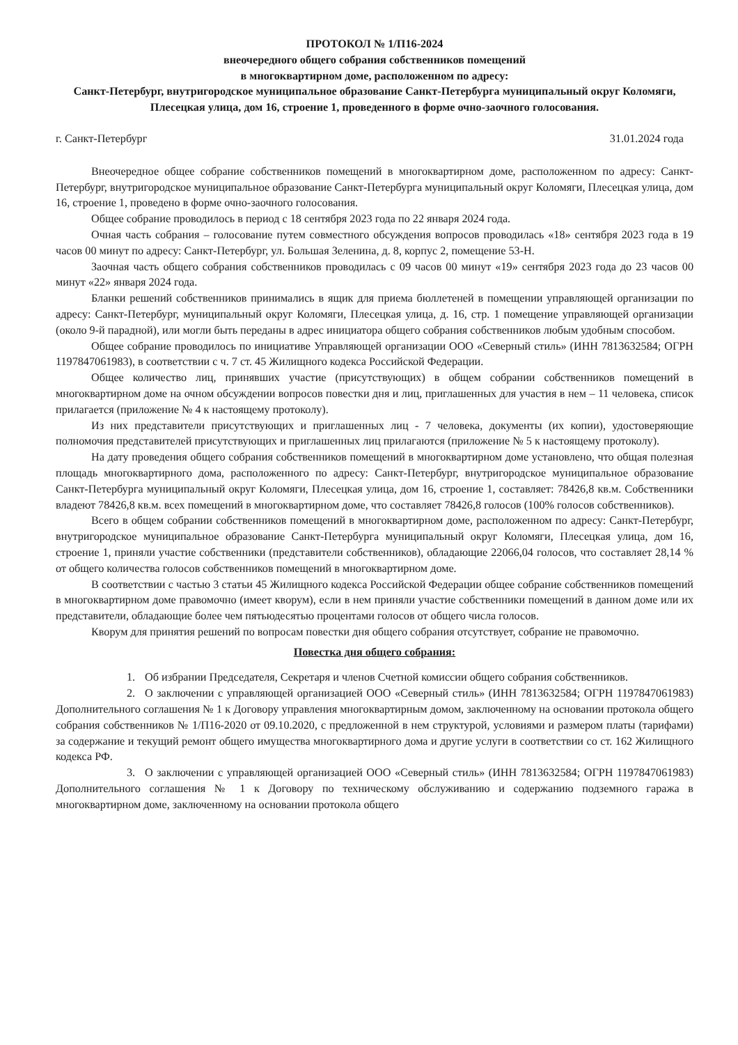ПРОТОКОЛ № 1/П16-2024
внеочередного общего собрания собственников помещений
в многоквартирном доме, расположенном по адресу:
Санкт-Петербург, внутригородское муниципальное образование Санкт-Петербурга муниципальный округ Коломяги, Плесецкая улица, дом 16, строение 1, проведенного в форме очно-заочного голосования.
г. Санкт-Петербург 31.01.2024 года
Внеочередное общее собрание собственников помещений в многоквартирном доме, расположенном по адресу: Санкт-Петербург, внутригородское муниципальное образование Санкт-Петербурга муниципальный округ Коломяги, Плесецкая улица, дом 16, строение 1, проведено в форме очно-заочного голосования.
Общее собрание проводилось в период с 18 сентября 2023 года по 22 января 2024 года.
Очная часть собрания – голосование путем совместного обсуждения вопросов проводилась «18» сентября 2023 года в 19 часов 00 минут по адресу: Санкт-Петербург, ул. Большая Зеленина, д. 8, корпус 2, помещение 53-Н.
Заочная часть общего собрания собственников проводилась с 09 часов 00 минут «19» сентября 2023 года до 23 часов 00 минут «22» января 2024 года.
Бланки решений собственников принимались в ящик для приема бюллетеней в помещении управляющей организации по адресу: Санкт-Петербург, муниципальный округ Коломяги, Плесецкая улица, д. 16, стр. 1 помещение управляющей организации (около 9-й парадной), или могли быть переданы в адрес инициатора общего собрания собственников любым удобным способом.
Общее собрание проводилось по инициативе Управляющей организации ООО «Северный стиль» (ИНН 7813632584; ОГРН 1197847061983), в соответствии с ч. 7 ст. 45 Жилищного кодекса Российской Федерации.
Общее количество лиц, принявших участие (присутствующих) в общем собрании собственников помещений в многоквартирном доме на очном обсуждении вопросов повестки дня и лиц, приглашенных для участия в нем – 11 человека, список прилагается (приложение № 4 к настоящему протоколу).
Из них представители присутствующих и приглашенных лиц - 7 человека, документы (их копии), удостоверяющие полномочия представителей присутствующих и приглашенных лиц прилагаются (приложение № 5 к настоящему протоколу).
На дату проведения общего собрания собственников помещений в многоквартирном доме установлено, что общая полезная площадь многоквартирного дома, расположенного по адресу: Санкт-Петербург, внутригородское муниципальное образование Санкт-Петербурга муниципальный округ Коломяги, Плесецкая улица, дом 16, строение 1, составляет: 78426,8 кв.м. Собственники владеют 78426,8 кв.м. всех помещений в многоквартирном доме, что составляет 78426,8 голосов (100% голосов собственников).
Всего в общем собрании собственников помещений в многоквартирном доме, расположенном по адресу: Санкт-Петербург, внутригородское муниципальное образование Санкт-Петербурга муниципальный округ Коломяги, Плесецкая улица, дом 16, строение 1, приняли участие собственники (представители собственников), обладающие 22066,04 голосов, что составляет 28,14 % от общего количества голосов собственников помещений в многоквартирном доме.
В соответствии с частью 3 статьи 45 Жилищного кодекса Российской Федерации общее собрание собственников помещений в многоквартирном доме правомочно (имеет кворум), если в нем приняли участие собственники помещений в данном доме или их представители, обладающие более чем пятьюдесятью процентами голосов от общего числа голосов.
Кворум для принятия решений по вопросам повестки дня общего собрания отсутствует, собрание не правомочно.
Повестка дня общего собрания:
1. Об избрании Председателя, Секретаря и членов Счетной комиссии общего собрания собственников.
2. О заключении с управляющей организацией ООО «Северный стиль» (ИНН 7813632584; ОГРН 1197847061983) Дополнительного соглашения № 1 к Договору управления многоквартирным домом, заключенному на основании протокола общего собрания собственников № 1/П16-2020 от 09.10.2020, с предложенной в нем структурой, условиями и размером платы (тарифами) за содержание и текущий ремонт общего имущества многоквартирного дома и другие услуги в соответствии со ст. 162 Жилищного кодекса РФ.
3. О заключении с управляющей организацией ООО «Северный стиль» (ИНН 7813632584; ОГРН 1197847061983) Дополнительного соглашения № 1 к Договору по техническому обслуживанию и содержанию подземного гаража в многоквартирном доме, заключенному на основании протокола общего